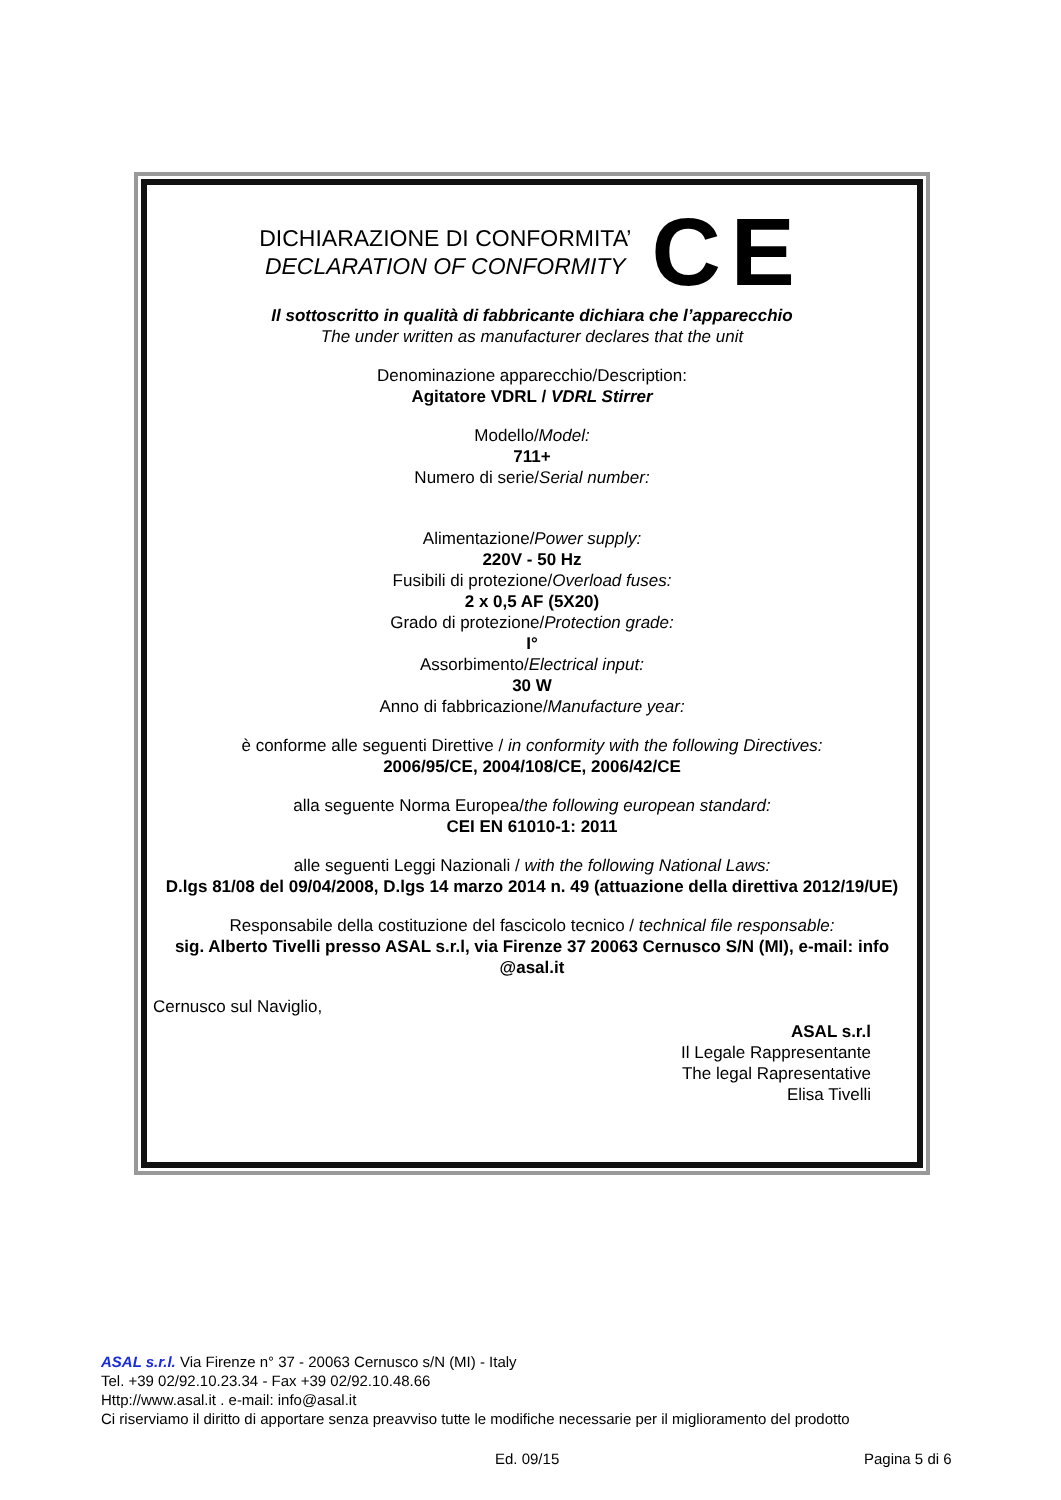DICHIARAZIONE DI CONFORMITA’
DECLARATION OF CONFORMITY
CE
Il sottoscritto in qualità di fabbricante dichiara che l’apparecchio
The under written as manufacturer declares that the unit
Denominazione apparecchio/Description:
Agitatore VDRL / VDRL Stirrer
Modello/Model:
711+
Numero di serie/Serial number:
Alimentazione/Power supply:
220V - 50 Hz
Fusibili di protezione/Overload fuses:
2 x 0,5 AF (5X20)
Grado di protezione/Protection grade:
I°
Assorbimento/Electrical input:
30 W
Anno di fabbricazione/Manufacture year:
è conforme alle seguenti Direttive / in conformity with the following Directives:
2006/95/CE, 2004/108/CE, 2006/42/CE
alla seguente Norma Europea/the following european standard:
CEI EN 61010-1: 2011
alle seguenti Leggi Nazionali / with the following National Laws:
D.lgs 81/08 del 09/04/2008, D.lgs 14 marzo 2014 n. 49 (attuazione della direttiva 2012/19/UE)
Responsabile della costituzione del fascicolo tecnico / technical file responsable:
sig. Alberto Tivelli presso ASAL s.r.l, via Firenze 37 20063 Cernusco S/N (MI), e-mail: info @asal.it
Cernusco sul Naviglio,
ASAL s.r.l
Il Legale Rappresentante
The legal Rapresentative
Elisa Tivelli
ASAL s.r.l. Via Firenze n° 37 - 20063 Cernusco s/N (MI) - Italy
Tel. +39 02/92.10.23.34 - Fax +39 02/92.10.48.66
Http://www.asal.it . e-mail: info@asal.it
Ci riserviamo il diritto di apportare senza preavviso tutte le modifiche necessarie per il miglioramento del prodotto
Ed. 09/15 Pagina 5 di 6